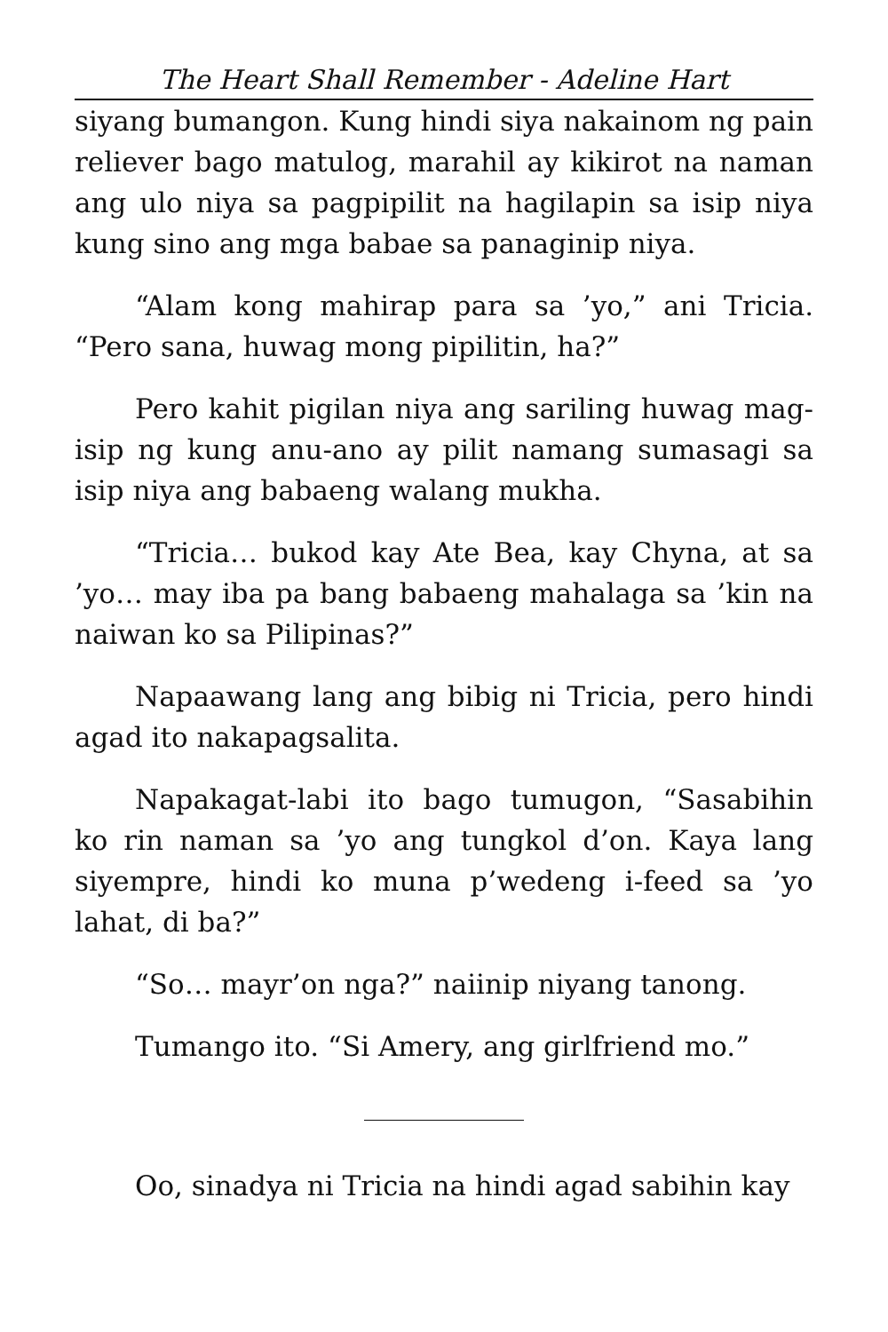The Heart Shall Remember - Adeline Hart
siyang bumangon. Kung hindi siya nakainom ng pain reliever bago matulog, marahil ay kikirot na naman ang ulo niya sa pagpipilit na hagilapin sa isip niya kung sino ang mga babae sa panaginip niya.
“Alam kong mahirap para sa ’yo,” ani Tricia. “Pero sana, huwag mong pipilitin, ha?”
Pero kahit pigilan niya ang sariling huwag mag-isip ng kung anu-ano ay pilit namang sumasagi sa isip niya ang babaeng walang mukha.
“Tricia… bukod kay Ate Bea, kay Chyna, at sa ’yo… may iba pa bang babaeng mahalaga sa ’kin na naiwan ko sa Pilipinas?”
Napaawang lang ang bibig ni Tricia, pero hindi agad ito nakapagsalita.
Napakagat-labi ito bago tumugon, “Sasabihin ko rin naman sa ’yo ang tungkol d’on. Kaya lang siyempre, hindi ko muna p’wedeng i-feed sa ’yo lahat, di ba?”
“So… mayr’on nga?” naiinip niyang tanong.
Tumango ito. “Si Amery, ang girlfriend mo.”
Oo, sinadya ni Tricia na hindi agad sabihin kay